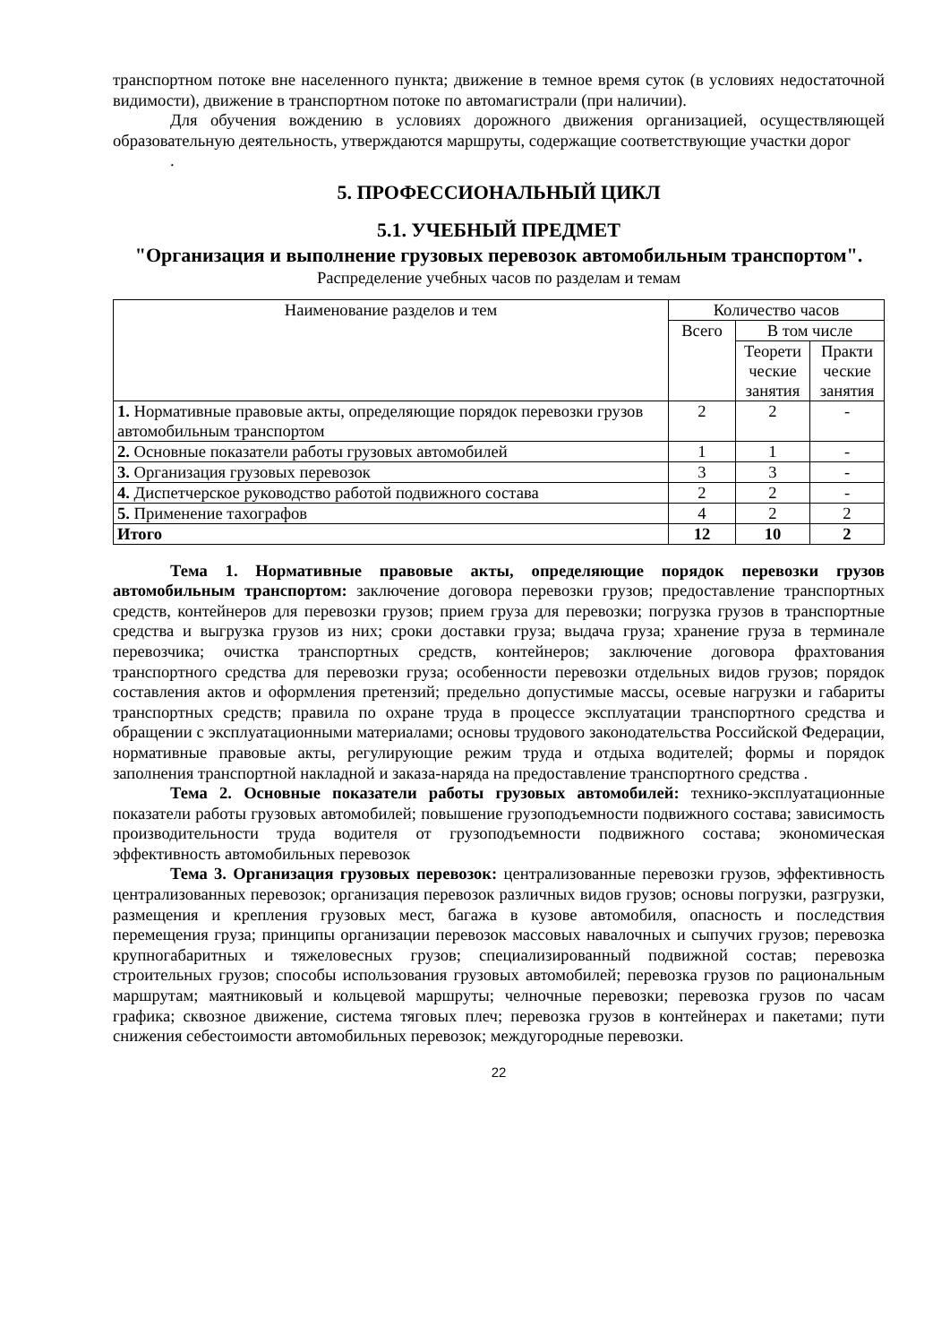транспортном потоке вне населенного пункта; движение в темное время суток (в условиях недостаточной видимости), движение в транспортном потоке по автомагистрали (при наличии).
Для обучения вождению в условиях дорожного движения организацией, осуществляющей образовательную деятельность, утверждаются маршруты, содержащие соответствующие участки дорог
.
5. ПРОФЕССИОНАЛЬНЫЙ ЦИКЛ
5.1. УЧЕБНЫЙ ПРЕДМЕТ
"Организация и выполнение грузовых перевозок автомобильным транспортом".
Распределение учебных часов по разделам и темам
| Наименование разделов и тем | Количество часов | | |
| --- | --- | --- | --- |
| | Всего | В том числе | |
| | | Теорети ческие занятия | Практи ческие занятия |
| 1. Нормативные правовые акты, определяющие порядок перевозки грузов автомобильным транспортом | 2 | 2 | - |
| 2. Основные показатели работы грузовых автомобилей | 1 | 1 | - |
| 3. Организация грузовых перевозок | 3 | 3 | - |
| 4. Диспетчерское руководство работой подвижного состава | 2 | 2 | - |
| 5. Применение тахографов | 4 | 2 | 2 |
| Итого | 12 | 10 | 2 |
Тема 1. Нормативные правовые акты, определяющие порядок перевозки грузов автомобильным транспортом: заключение договора перевозки грузов; предоставление транспортных средств, контейнеров для перевозки грузов; прием груза для перевозки; погрузка грузов в транспортные средства и выгрузка грузов из них; сроки доставки груза; выдача груза; хранение груза в терминале перевозчика; очистка транспортных средств, контейнеров; заключение договора фрахтования транспортного средства для перевозки груза; особенности перевозки отдельных видов грузов; порядок составления актов и оформления претензий; предельно допустимые массы, осевые нагрузки и габариты транспортных средств; правила по охране труда в процессе эксплуатации транспортного средства и обращении с эксплуатационными материалами; основы трудового законодательства Российской Федерации, нормативные правовые акты, регулирующие режим труда и отдыха водителей; формы и порядок заполнения транспортной накладной и заказа-наряда на предоставление транспортного средства .
Тема 2. Основные показатели работы грузовых автомобилей: технико-эксплуатационные показатели работы грузовых автомобилей; повышение грузоподъемности подвижного состава; зависимость производительности труда водителя от грузоподъемности подвижного состава; экономическая эффективность автомобильных перевозок
Тема 3. Организация грузовых перевозок: централизованные перевозки грузов, эффективность централизованных перевозок; организация перевозок различных видов грузов; основы погрузки, разгрузки, размещения и крепления грузовых мест, багажа в кузове автомобиля, опасность и последствия перемещения груза; принципы организации перевозок массовых навалочных и сыпучих грузов; перевозка крупногабаритных и тяжеловесных грузов; специализированный подвижной состав; перевозка строительных грузов; способы использования грузовых автомобилей; перевозка грузов по рациональным маршрутам; маятниковый и кольцевой маршруты; челночные перевозки; перевозка грузов по часам графика; сквозное движение, система тяговых плеч; перевозка грузов в контейнерах и пакетами; пути снижения себестоимости автомобильных перевозок; междугородные перевозки.
22